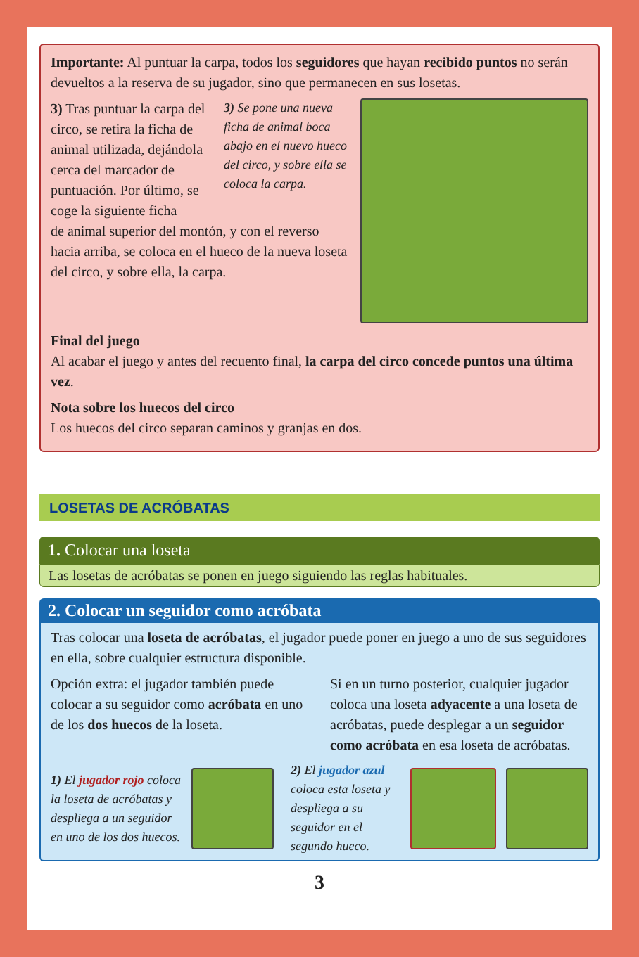Importante: Al puntuar la carpa, todos los seguidores que hayan recibido puntos no serán devueltos a la reserva de su jugador, sino que permanecen en sus losetas.
3) Tras puntuar la carpa del circo, se retira la ficha de animal utilizada, dejándola cerca del marcador de puntuación. Por último, se coge la siguiente ficha
3) Se pone una nueva ficha de animal boca abajo en el nuevo hueco del circo, y sobre ella se coloca la carpa.
de animal superior del montón, y con el reverso hacia arriba, se coloca en el hueco de la nueva loseta del circo, y sobre ella, la carpa.
Final del juego
Al acabar el juego y antes del recuento final, la carpa del circo concede puntos una última vez.
Nota sobre los huecos del circo
Los huecos del circo separan caminos y granjas en dos.
LOSETAS DE ACRÓBATAS
1. Colocar una loseta
Las losetas de acróbatas se ponen en juego siguiendo las reglas habituales.
2. Colocar un seguidor como acróbata
Tras colocar una loseta de acróbatas, el jugador puede poner en juego a uno de sus seguidores en ella, sobre cualquier estructura disponible.
Opción extra: el jugador también puede colocar a su seguidor como acróbata en uno de los dos huecos de la loseta.
Si en un turno posterior, cualquier jugador coloca una loseta adyacente a una loseta de acróbatas, puede desplegar a un seguidor como acróbata en esa loseta de acróbatas.
1) El jugador rojo coloca la loseta de acróbatas y despliega a un seguidor en uno de los dos huecos.
2) El jugador azul coloca esta loseta y despliega a su seguidor en el segundo hueco.
3